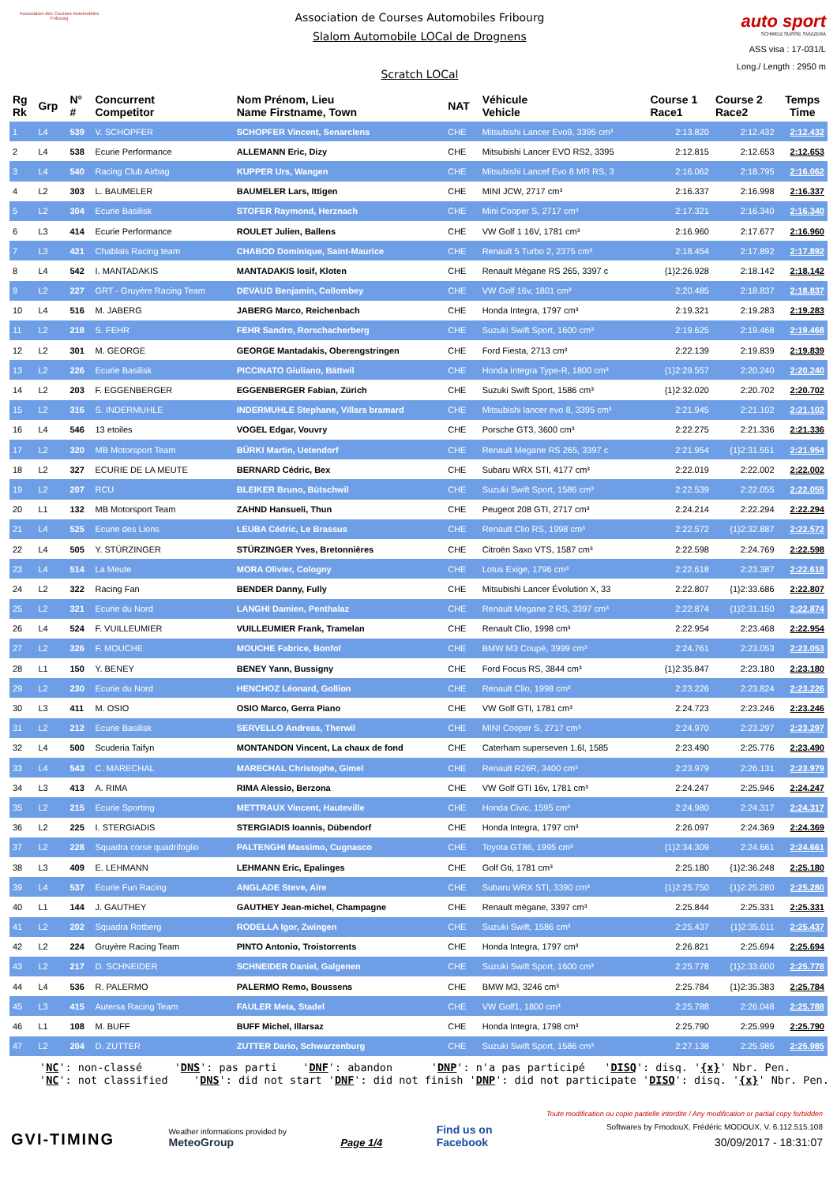Association des Courses Automobiles Fribourg
Association de Courses Automobiles Fribourg
Slalom Automobile LOCal de Drognens
Scratch LOCal
auto sport
SCHWEIZ SUISSE SVIZZERA
ASS visa : 17-031/L
Long./ Length : 2950 m
| Rg Rk | Grp | N° # | Concurrent Competitor | Nom Prénom, Lieu Name Firstname, Town | NAT | Véhicule Vehicle | Course 1 Race1 | Course 2 Race2 | Temps Time |
| --- | --- | --- | --- | --- | --- | --- | --- | --- | --- |
| 1 | L4 | 539 | V. SCHOPFER | SCHOPFER Vincent, Senarclens | CHE | Mitsubishi Lancer Evo9, 3395 cm³ | 2:13.820 | 2:12.432 | 2:12.432 |
| 2 | L4 | 538 | Ecurie Performance | ALLEMANN Eric, Dizy | CHE | Mitsubishi Lancer EVO RS2, 3395 | 2:12.815 | 2:12.653 | 2:12.653 |
| 3 | L4 | 540 | Racing Club Airbag | KUPPER Urs, Wangen | CHE | Mitsubishi Lancef Evo 8 MR RS, 3 | 2:16.062 | 2:18.795 | 2:16.062 |
| 4 | L2 | 303 | L. BAUMELER | BAUMELER Lars, Ittigen | CHE | MINI JCW, 2717 cm³ | 2:16.337 | 2:16.998 | 2:16.337 |
| 5 | L2 | 304 | Ecurie Basilisk | STOFER Raymond, Herznach | CHE | Mini Cooper S, 2717 cm³ | 2:17.321 | 2:16.340 | 2:16.340 |
| 6 | L3 | 414 | Ecurie Performance | ROULET Julien, Ballens | CHE | VW Golf 1 16V, 1781 cm³ | 2:16.960 | 2:17.677 | 2:16.960 |
| 7 | L3 | 421 | Chablais Racing team | CHABOD Dominique, Saint-Maurice | CHE | Renault 5 Turbo 2, 2375 cm³ | 2:18.454 | 2:17.892 | 2:17.892 |
| 8 | L4 | 542 | I. MANTADAKIS | MANTADAKIS Iosif, Kloten | CHE | Renault Mègane RS 265, 3397 c | {1}2:26.928 | 2:18.142 | 2:18.142 |
| 9 | L2 | 227 | GRT - Gruyère Racing Team | DEVAUD Benjamin, Collombey | CHE | VW Golf 16v, 1801 cm³ | 2:20.485 | 2:18.837 | 2:18.837 |
| 10 | L4 | 516 | M. JABERG | JABERG Marco, Reichenbach | CHE | Honda Integra, 1797 cm³ | 2:19.321 | 2:19.283 | 2:19.283 |
| 11 | L2 | 218 | S. FEHR | FEHR Sandro, Rorschacherberg | CHE | Suzuki Swift Sport, 1600 cm³ | 2:19.625 | 2:19.468 | 2:19.468 |
| 12 | L2 | 301 | M. GEORGE | GEORGE Mantadakis, Oberengstringen | CHE | Ford Fiesta, 2713 cm³ | 2:22.139 | 2:19.839 | 2:19.839 |
| 13 | L2 | 226 | Ecurie Basilisk | PICCINATO Giuliano, Bättwil | CHE | Honda Integra Type-R, 1800 cm³ | {1}2:29.557 | 2:20.240 | 2:20.240 |
| 14 | L2 | 203 | F. EGGENBERGER | EGGENBERGER Fabian, Zürich | CHE | Suzuki Swift Sport, 1586 cm³ | {1}2:32.020 | 2:20.702 | 2:20.702 |
| 15 | L2 | 316 | S. INDERMUHLE | INDERMUHLE Stephane, Villars bramard | CHE | Mitsubishi lancer evo 8, 3395 cm³ | 2:21.945 | 2:21.102 | 2:21.102 |
| 16 | L4 | 546 | 13 etoiles | VOGEL Edgar, Vouvry | CHE | Porsche GT3, 3600 cm³ | 2:22.275 | 2:21.336 | 2:21.336 |
| 17 | L2 | 320 | MB Motorsport Team | BÜRKI Martin, Uetendorf | CHE | Renault Megane RS 265, 3397 c | 2:21.954 | {1}2:31.551 | 2:21.954 |
| 18 | L2 | 327 | ECURIE DE LA MEUTE | BERNARD Cédric, Bex | CHE | Subaru WRX STI, 4177 cm³ | 2:22.019 | 2:22.002 | 2:22.002 |
| 19 | L2 | 207 | RCU | BLEIKER Bruno, Bütschwil | CHE | Suzuki Swift Sport, 1586 cm³ | 2:22.539 | 2:22.055 | 2:22.055 |
| 20 | L1 | 132 | MB Motorsport Team | ZAHND Hansueli, Thun | CHE | Peugeot 208 GTI, 2717 cm³ | 2:24.214 | 2:22.294 | 2:22.294 |
| 21 | L4 | 525 | Ecurie des Lions | LEUBA Cédric, Le Brassus | CHE | Renault Clio RS, 1998 cm³ | 2:22.572 | {1}2:32.887 | 2:22.572 |
| 22 | L4 | 505 | Y. STÜRZINGER | STÜRZINGER Yves, Bretonnières | CHE | Citroën Saxo VTS, 1587 cm³ | 2:22.598 | 2:24.769 | 2:22.598 |
| 23 | L4 | 514 | La Meute | MORA Olivier, Cologny | CHE | Lotus Exige, 1796 cm³ | 2:22.618 | 2:23.387 | 2:22.618 |
| 24 | L2 | 322 | Racing Fan | BENDER Danny, Fully | CHE | Mitsubishi Lancer Évolution X, 33 | 2:22.807 | {1}2:33.686 | 2:22.807 |
| 25 | L2 | 321 | Ecurie du Nord | LANGHI Damien, Penthalaz | CHE | Renault Megane 2 RS, 3397 cm³ | 2:22.874 | {1}2:31.150 | 2:22.874 |
| 26 | L4 | 524 | F. VUILLEUMIER | VUILLEUMIER Frank, Tramelan | CHE | Renault Clio, 1998 cm³ | 2:22.954 | 2:23.468 | 2:22.954 |
| 27 | L2 | 326 | F. MOUCHE | MOUCHE Fabrice, Bonfol | CHE | BMW M3 Coupé, 3999 cm³ | 2:24.761 | 2:23.053 | 2:23.053 |
| 28 | L1 | 150 | Y. BENEY | BENEY Yann, Bussigny | CHE | Ford Focus RS, 3844 cm³ | {1}2:35.847 | 2:23.180 | 2:23.180 |
| 29 | L2 | 230 | Ecurie du Nord | HENCHOZ Léonard, Gollion | CHE | Renault Clio, 1998 cm³ | 2:23.226 | 2:23.824 | 2:23.226 |
| 30 | L3 | 411 | M. OSIO | OSIO Marco, Gerra Piano | CHE | VW Golf GTI, 1781 cm³ | 2:24.723 | 2:23.246 | 2:23.246 |
| 31 | L2 | 212 | Ecurie Basilisk | SERVELLO Andreas, Therwil | CHE | MINI Cooper S, 2717 cm³ | 2:24.970 | 2:23.297 | 2:23.297 |
| 32 | L4 | 500 | Scuderia Taifyn | MONTANDON Vincent, La chaux de fond | CHE | Caterham superseven 1.6l, 1585 | 2:23.490 | 2:25.776 | 2:23.490 |
| 33 | L4 | 543 | C. MARECHAL | MARECHAL Christophe, Gimel | CHE | Renault R26R, 3400 cm³ | 2:23.979 | 2:26.131 | 2:23.979 |
| 34 | L3 | 413 | A. RIMA | RIMA Alessio, Berzona | CHE | VW Golf GTI 16v, 1781 cm³ | 2:24.247 | 2:25.946 | 2:24.247 |
| 35 | L2 | 215 | Ecurie Sporting | METTRAUX Vincent, Hauteville | CHE | Honda Civic, 1595 cm³ | 2:24.980 | 2:24.317 | 2:24.317 |
| 36 | L2 | 225 | I. STERGIADIS | STERGIADIS Ioannis, Dübendorf | CHE | Honda Integra, 1797 cm³ | 2:26.097 | 2:24.369 | 2:24.369 |
| 37 | L2 | 228 | Squadra corse quadrifoglio | PALTENGHI Massimo, Cugnasco | CHE | Toyota GT86, 1995 cm³ | {1}2:34.309 | 2:24.661 | 2:24.661 |
| 38 | L3 | 409 | E. LEHMANN | LEHMANN Eric, Epalinges | CHE | Golf Gti, 1781 cm³ | 2:25.180 | {1}2:36.248 | 2:25.180 |
| 39 | L4 | 537 | Ecurie Fun Racing | ANGLADE Steve, Aïre | CHE | Subaru WRX STI, 3390 cm³ | {1}2:25.750 | {1}2:25.280 | 2:25.280 |
| 40 | L1 | 144 | J. GAUTHEY | GAUTHEY Jean-michel, Champagne | CHE | Renault mègane, 3397 cm³ | 2:25.844 | 2:25.331 | 2:25.331 |
| 41 | L2 | 202 | Squadra Rotberg | RODELLA Igor, Zwingen | CHE | Suzuki Swift, 1586 cm³ | 2:25.437 | {1}2:35.011 | 2:25.437 |
| 42 | L2 | 224 | Gruyère Racing Team | PINTO Antonio, Troistorrents | CHE | Honda Integra, 1797 cm³ | 2:26.821 | 2:25.694 | 2:25.694 |
| 43 | L2 | 217 | D. SCHNEIDER | SCHNEIDER Daniel, Galgenen | CHE | Suzuki Swift Sport, 1600 cm³ | 2:25.778 | {1}2:33.600 | 2:25.778 |
| 44 | L4 | 536 | R. PALERMO | PALERMO Remo, Boussens | CHE | BMW M3, 3246 cm³ | 2:25.784 | {1}2:35.383 | 2:25.784 |
| 45 | L3 | 415 | Autersa Racing Team | FAULER Meta, Stadel | CHE | VW Golf1, 1800 cm³ | 2:25.788 | 2:26.048 | 2:25.788 |
| 46 | L1 | 108 | M. BUFF | BUFF Michel, Illarsaz | CHE | Honda Integra, 1798 cm³ | 2:25.790 | 2:25.999 | 2:25.790 |
| 47 | L2 | 204 | D. ZUTTER | ZUTTER Dario, Schwarzenburg | CHE | Suzuki Swift Sport, 1586 cm³ | 2:27.138 | 2:25.985 | 2:25.985 |
'NC': non-classé 'DNS': pas parti 'DNF': abandon 'DNP': n'a pas participé 'DISQ': disq. '{x}' Nbr. Pen. 'NC': not classified 'DNS': did not start 'DNF': did not finish 'DNP': did not participate 'DISQ': disq. '{x}' Nbr. Pen.
GVI-TIMING
Weather informations provided by
MeteoGroup
Page 1/4
Find us on
Facebook
Toute modification ou copie partielle interdite / Any modification or partial copy forbidden
Softwares by FmodouX, Frédéric MODOUX, V. 6.112.515.108
30/09/2017 - 18:31:07